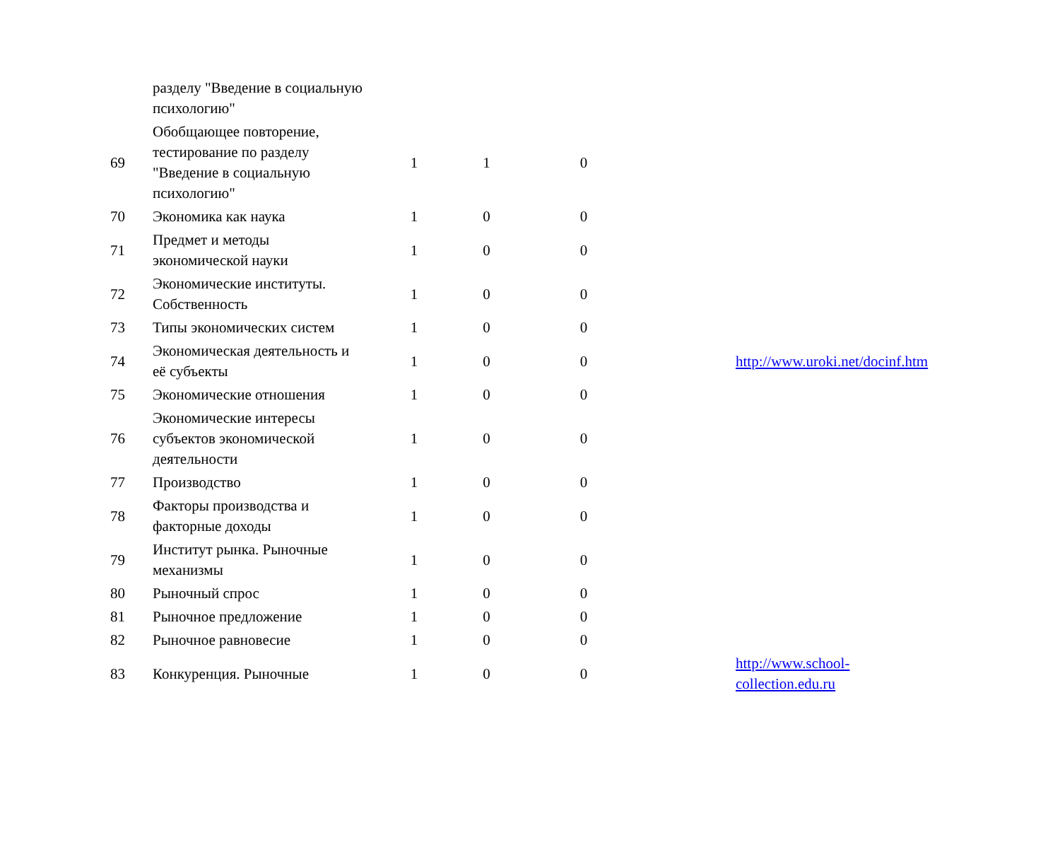| | разделу "Введение в социальную психологию" | | | | |
| 69 | Обобщающее повторение, тестирование по разделу "Введение в социальную психологию" | 1 | 1 | 0 | |
| 70 | Экономика как наука | 1 | 0 | 0 | |
| 71 | Предмет и методы экономической науки | 1 | 0 | 0 | |
| 72 | Экономические институты. Собственность | 1 | 0 | 0 | |
| 73 | Типы экономических систем | 1 | 0 | 0 | |
| 74 | Экономическая деятельность и её субъекты | 1 | 0 | 0 | http://www.uroki.net/docinf.htm |
| 75 | Экономические отношения | 1 | 0 | 0 | |
| 76 | Экономические интересы субъектов экономической деятельности | 1 | 0 | 0 | |
| 77 | Производство | 1 | 0 | 0 | |
| 78 | Факторы производства и факторные доходы | 1 | 0 | 0 | |
| 79 | Институт рынка. Рыночные механизмы | 1 | 0 | 0 | |
| 80 | Рыночный спрос | 1 | 0 | 0 | |
| 81 | Рыночное предложение | 1 | 0 | 0 | |
| 82 | Рыночное равновесие | 1 | 0 | 0 | |
| 83 | Конкуренция. Рыночные | 1 | 0 | 0 | http://www.school- collection.edu.ru |